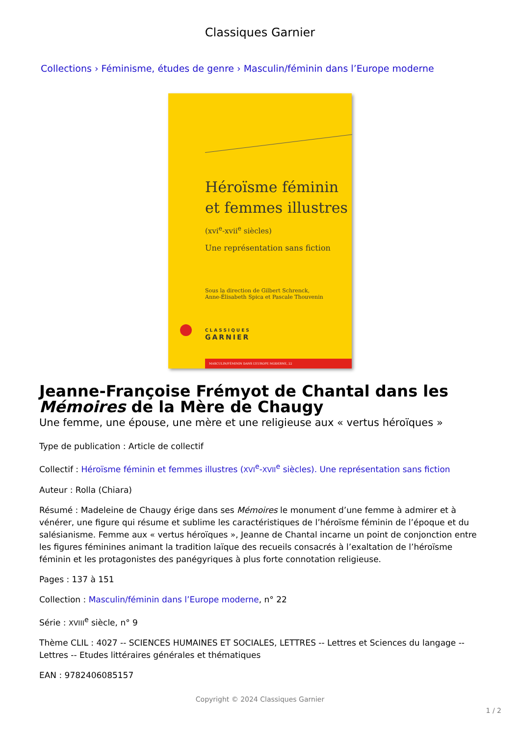Classiques Garnier
Collections › Féminisme, études de genre › Masculin/féminin dans l’Europe moderne
Héroïsme féminin
et femmes illustres
(xvi<sup>e</sup>-xvii<sup>e</sup> siècles)
Une représentation sans fiction
Sous la direction de Gilbert Schrenck,
Anne-Élisabeth Spica et Pascale Thouvenin
CLASSIQUES
GARNIER
MASCULIN/FÉMININ DANS L’EUROPE MODERNE, 22
Jeanne-Françoise Frémyot de Chantal dans les Mémoires de la Mère de Chaugy
Une femme, une épouse, une mère et une religieuse aux « vertus héroïques »
Type de publication : Article de collectif
Collectif : Héroïsme féminin et femmes illustres (XVI<sup>e</sup>-XVII<sup>e</sup> siècles). Une représentation sans fiction
Auteur : Rolla (Chiara)
Résumé : Madeleine de Chaugy érige dans ses Mémoires le monument d’une femme à admirer et à vénérer, une figure qui résume et sublime les caractéristiques de l’héroïsme féminin de l’époque et du salésianisme. Femme aux « vertus héroïques », Jeanne de Chantal incarne un point de conjonction entre les figures féminines animant la tradition laïque des recueils consacrés à l’exaltation de l’héroïsme féminin et les protagonistes des panégyriques à plus forte connotation religieuse.
Pages : 137 à 151
Collection : Masculin/féminin dans l’Europe moderne, n° 22
Série : XVIII<sup>e</sup> siècle, n° 9
Thème CLIL : 4027 -- SCIENCES HUMAINES ET SOCIALES, LETTRES -- Lettres et Sciences du langage -- Lettres -- Etudes littéraires générales et thématiques
EAN : 9782406085157
Copyright © 2024 Classiques Garnier
1 / 2